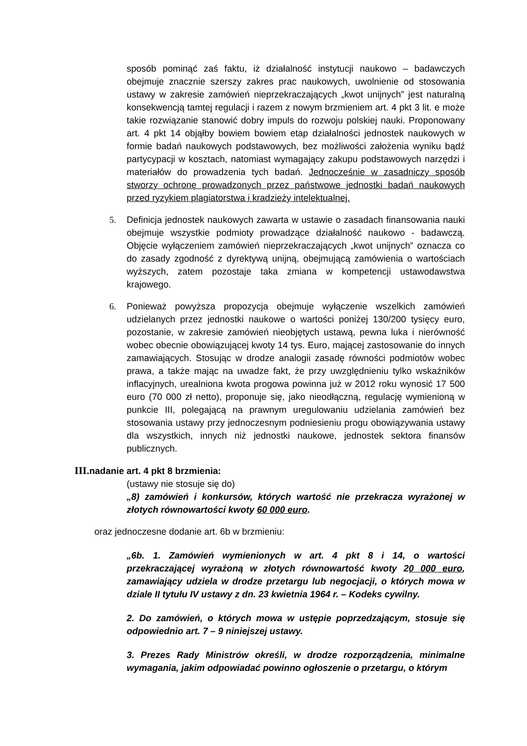sposób pominąć zaś faktu, iż działalność instytucji naukowo – badawczych obejmuje znacznie szerszy zakres prac naukowych, uwolnienie od stosowania ustawy w zakresie zamówień nieprzekraczających „kwot unijnych” jest naturalną konsekwencją tamtej regulacji i razem z nowym brzmieniem art. 4 pkt 3 lit. e może takie rozwiązanie stanowić dobry impuls do rozwoju polskiej nauki. Proponowany art. 4 pkt 14 objąłby bowiem bowiem etap działalności jednostek naukowych w formie badań naukowych podstawowych, bez możliwości założenia wyniku bądź partycypacji w kosztach, natomiast wymagający zakupu podstawowych narzędzi i materiałów do prowadzenia tych badań. Jednocześnie w zasadniczy sposób stworzy ochronę prowadzonych przez państwowe jednostki badań naukowych przed ryzykiem plagiatorstwa i kradzieży intelektualnej.
5. Definicja jednostek naukowych zawarta w ustawie o zasadach finansowania nauki obejmuje wszystkie podmioty prowadzące działalność naukowo - badawczą. Objęcie wyłączeniem zamówień nieprzekraczających „kwot unijnych” oznacza co do zasady zgodność z dyrektywą unijną, obejmującą zamówienia o wartościach wyższych, zatem pozostaje taka zmiana w kompetencji ustawodawstwa krajowego.
6. Ponieważ powyższa propozycja obejmuje wyłączenie wszelkich zamówień udzielanych przez jednostki naukowe o wartości poniżej 130/200 tysięcy euro, pozostanie, w zakresie zamówień nieobjętych ustawą, pewna luka i nierówność wobec obecnie obowiązującej kwoty 14 tys. Euro, mającej zastosowanie do innych zamawiających. Stosując w drodze analogii zasadę równości podmiotów wobec prawa, a także mając na uwadze fakt, że przy uwzględnieniu tylko wskaźników inflacyjnych, urealniona kwota progowa powinna już w 2012 roku wynosić 17 500 euro (70 000 zł netto), proponuje się, jako nieodłączną, regulację wymienioną w punkcie III, polegającą na prawnym uregulowaniu udzielania zamówień bez stosowania ustawy przy jednoczesnym podniesieniu progu obowiązywania ustawy dla wszystkich, innych niż jednostki naukowe, jednostek sektora finansów publicznych.
III. nadanie art. 4 pkt 8 brzmienia:
(ustawy nie stosuje się do)
„8) zamówień i konkursów, których wartość nie przekracza wyrażonej w złotych równowartości kwoty 60 000 euro.
oraz jednoczesne dodanie art. 6b w brzmieniu:
„6b. 1. Zamówień wymienionych w art. 4 pkt 8 i 14, o wartości przekraczającej wyrażoną w złotych równowartość kwoty 20 000 euro, zamawiający udziela w drodze przetargu lub negocjacji, o których mowa w dziale II tytułu IV ustawy z dn. 23 kwietnia 1964 r. – Kodeks cywilny.
2. Do zamówień, o których mowa w ustępie poprzedzającym, stosuje się odpowiednio art. 7 – 9 niniejszej ustawy.
3. Prezes Rady Ministrów określi, w drodze rozporządzenia, minimalne wymagania, jakim odpowiadać powinno ogłoszenie o przetargu, o którym